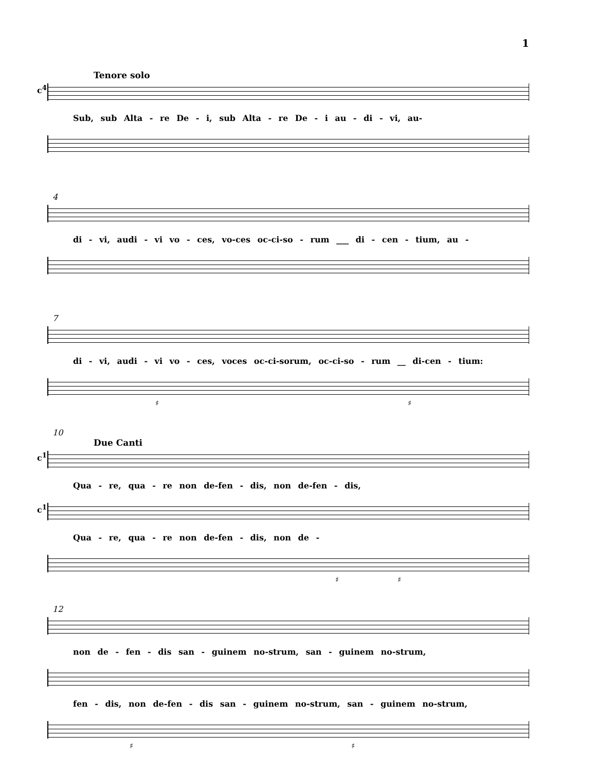1
Tenore solo
c<sup>4</sup>
Sub, sub Alta - re De - i, sub Alta - re De - i au - di - vi, au-
4
di - vi, audi - vi vo - ces, vo-ces oc-ci-so - rum ___ di - cen - tium, au -
7
di - vi, audi - vi vo - ces, voces oc-ci-sorum, oc-ci-so - rum __ di-cen - tium:
♯ ♯
10
Due Canti
c<sup>1</sup>
Qua - re, qua - re non de-fen - dis, non de-fen - dis,
c<sup>1</sup>
Qua - re, qua - re non de-fen - dis, non de -
♯ ♯
12
non de - fen - dis san - guinem no-strum, san - guinem no-strum,
fen - dis, non de-fen - dis san - guinem no-strum, san - guinem no-strum,
♯ ♯